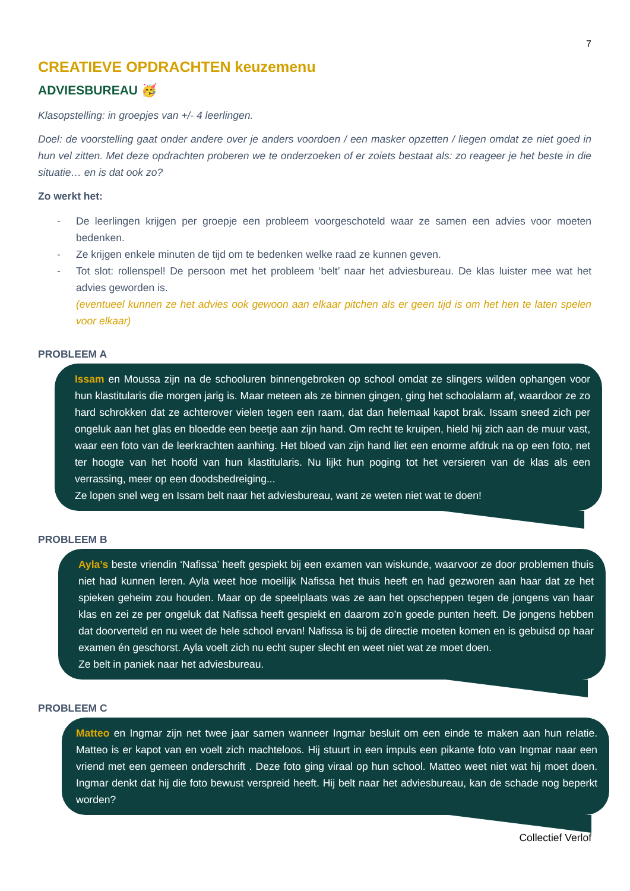7
CREATIEVE OPDRACHTEN keuzemenu
ADVIESBUREAU 🥳
Klasopstelling: in groepjes van +/- 4 leerlingen.
Doel: de voorstelling gaat onder andere over je anders voordoen / een masker opzetten / liegen omdat ze niet goed in hun vel zitten. Met deze opdrachten proberen we te onderzoeken of er zoiets bestaat als: zo reageer je het beste in die situatie… en is dat ook zo?
Zo werkt het:
- De leerlingen krijgen per groepje een probleem voorgeschoteld waar ze samen een advies voor moeten bedenken.
- Ze krijgen enkele minuten de tijd om te bedenken welke raad ze kunnen geven.
- Tot slot: rollenspel! De persoon met het probleem ‘belt’ naar het adviesbureau. De klas luister mee wat het advies geworden is.
(eventueel kunnen ze het advies ook gewoon aan elkaar pitchen als er geen tijd is om het hen te laten spelen voor elkaar)
PROBLEEM A
Issam en Moussa zijn na de schooluren binnengebroken op school omdat ze slingers wilden ophangen voor hun klastitularis die morgen jarig is. Maar meteen als ze binnen gingen, ging het schoolalarm af, waardoor ze zo hard schrokken dat ze achterover vielen tegen een raam, dat dan helemaal kapot brak. Issam sneed zich per ongeluk aan het glas en bloedde een beetje aan zijn hand. Om recht te kruipen, hield hij zich aan de muur vast, waar een foto van de leerkrachten aanhing. Het bloed van zijn hand liet een enorme afdruk na op een foto, net ter hoogte van het hoofd van hun klastitularis. Nu lijkt hun poging tot het versieren van de klas als een verrassing, meer op een doodsbedreiging...
Ze lopen snel weg en Issam belt naar het adviesbureau, want ze weten niet wat te doen!
PROBLEEM B
Ayla’s beste vriendin ‘Nafissa’ heeft gespiekt bij een examen van wiskunde, waarvoor ze door problemen thuis niet had kunnen leren. Ayla weet hoe moeilijk Nafissa het thuis heeft en had gezworen aan haar dat ze het spieken geheim zou houden. Maar op de speelplaats was ze aan het opscheppen tegen de jongens van haar klas en zei ze per ongeluk dat Nafissa heeft gespiekt en daarom zo’n goede punten heeft. De jongens hebben dat doorverteld en nu weet de hele school ervan! Nafissa is bij de directie moeten komen en is gebuisd op haar examen én geschorst. Ayla voelt zich nu echt super slecht en weet niet wat ze moet doen.
Ze belt in paniek naar het adviesbureau.
PROBLEEM C
Matteo en Ingmar zijn net twee jaar samen wanneer Ingmar besluit om een einde te maken aan hun relatie. Matteo is er kapot van en voelt zich machteloos. Hij stuurt in een impuls een pikante foto van Ingmar naar een vriend met een gemeen onderschrift . Deze foto ging viraal op hun school. Matteo weet niet wat hij moet doen. Ingmar denkt dat hij die foto bewust verspreid heeft. Hij belt naar het adviesbureau, kan de schade nog beperkt worden?
Collectief Verlof